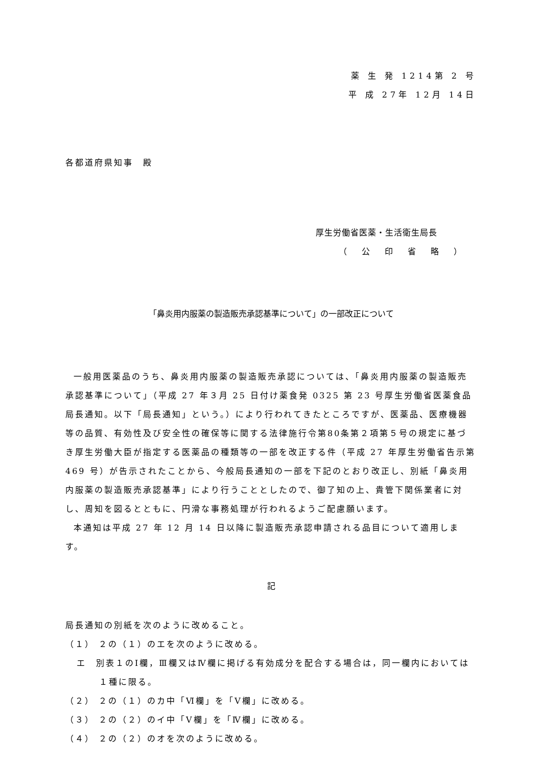薬 生 発 1214第 2 号
平 成 27年 12月 14日
各都道府県知事　殿
厚生労働省医薬・生活衛生局長
（ 公 印 省 略 ）
「鼻炎用内服薬の製造販売承認基準について」の一部改正について
一般用医薬品のうち、鼻炎用内服薬の製造販売承認については、「鼻炎用内服薬の製造販売承認基準について」（平成 27 年３月 25 日付け薬食発 0325 第 23 号厚生労働省医薬食品局長通知。以下「局長通知」という。）により行われてきたところですが、医薬品、医療機器等の品質、有効性及び安全性の確保等に関する法律施行令第80条第２項第５号の規定に基づき厚生労働大臣が指定する医薬品の種類等の一部を改正する件（平成 27 年厚生労働省告示第 469 号）が告示されたことから、今般局長通知の一部を下記のとおり改正し、別紙「鼻炎用内服薬の製造販売承認基準」により行うこととしたので、御了知の上、貴管下関係業者に対し、周知を図るとともに、円滑な事務処理が行われるようご配慮願います。
本通知は平成 27 年 12 月 14 日以降に製造販売承認申請される品目について適用します。
記
局長通知の別紙を次のように改めること。
（１） ２の（１）のエを次のように改める。
エ　別表１のⅠ欄，Ⅲ欄又はⅣ欄に掲げる有効成分を配合する場合は，同一欄内においては１種に限る。
（２） ２の（１）のカ中「Ⅵ欄」を「Ⅴ欄」に改める。
（３） ２の（２）のイ中「Ⅴ欄」を「Ⅳ欄」に改める。
（４） ２の（２）のオを次のように改める。